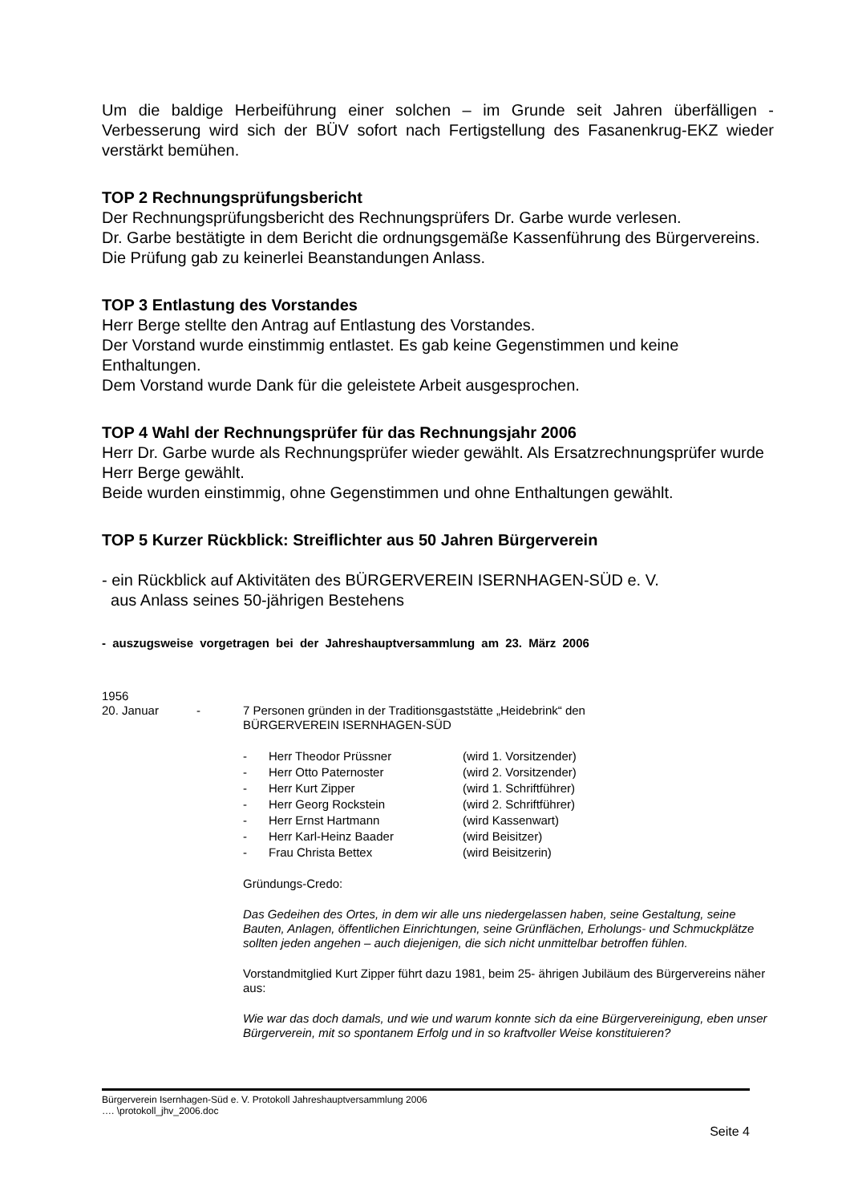Um die baldige Herbeiführung einer solchen – im Grunde seit Jahren überfälligen - Verbesserung wird sich der BÜV sofort nach Fertigstellung des Fasanenkrug-EKZ wieder verstärkt bemühen.
TOP 2 Rechnungsprüfungsbericht
Der Rechnungsprüfungsbericht des Rechnungsprüfers Dr. Garbe wurde verlesen.
Dr. Garbe bestätigte in dem Bericht die ordnungsgemäße Kassenführung des Bürgervereins. Die Prüfung gab zu keinerlei Beanstandungen Anlass.
TOP 3 Entlastung des Vorstandes
Herr Berge stellte den Antrag auf Entlastung des Vorstandes.
Der Vorstand wurde einstimmig entlastet. Es gab keine Gegenstimmen und keine Enthaltungen.
Dem Vorstand wurde Dank für die geleistete Arbeit ausgesprochen.
TOP 4 Wahl der Rechnungsprüfer für das Rechnungsjahr 2006
Herr Dr. Garbe wurde als Rechnungsprüfer wieder gewählt. Als Ersatzrechnungsprüfer wurde Herr Berge gewählt.
Beide wurden einstimmig, ohne Gegenstimmen und ohne Enthaltungen gewählt.
TOP 5 Kurzer Rückblick: Streiflichter aus 50 Jahren Bürgerverein
- ein Rückblick auf Aktivitäten des BÜRGERVEREIN ISERNHAGEN-SÜD e. V.
aus Anlass seines 50-jährigen Bestehens
- auszugsweise vorgetragen bei der Jahreshauptversammlung am 23. März 2006
1956
20. Januar - 7 Personen gründen in der Traditionsgaststätte „Heidebrink“ den
BÜRGERVEREIN ISERNHAGEN-SÜD
- Herr Theodor Prüssner (wird 1. Vorsitzender)
- Herr Otto Paternoster (wird 2. Vorsitzender)
- Herr Kurt Zipper (wird 1. Schriftführer)
- Herr Georg Rockstein (wird 2. Schriftführer)
- Herr Ernst Hartmann (wird Kassenwart)
- Herr Karl-Heinz Baader (wird Beisitzer)
- Frau Christa Bettex (wird Beisitzerin)
Gründungs-Credo:
Das Gedeihen des Ortes, in dem wir alle uns niedergelassen haben, seine Gestaltung, seine Bauten, Anlagen, öffentlichen Einrichtungen, seine Grünflächen, Erholungs- und Schmuckplätze sollten jeden angehen – auch diejenigen, die sich nicht unmittelbar betroffen fühlen.
Vorstandmitglied Kurt Zipper führt dazu 1981, beim 25- ährigen Jubiläum des Bürgervereins näher aus:
Wie war das doch damals, und wie und warum konnte sich da eine Bürgervereinigung, eben unser Bürgerverein, mit so spontanem Erfolg und in so kraftvoller Weise konstituieren?
Bürgerverein Isernhagen-Süd e. V. Protokoll Jahreshauptversammlung 2006
…. \protokoll_jhv_2006.doc
Seite 4